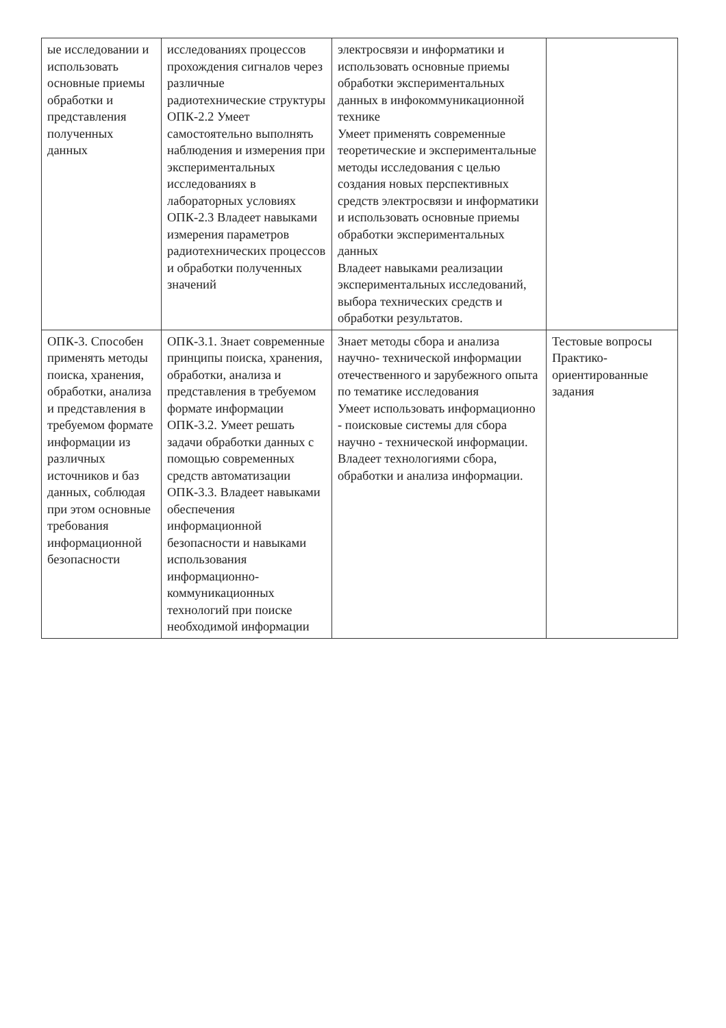| ые исследовании и использовать основные приемы обработки и представления полученных данных | исследованиях процессов прохождения сигналов через различные радиотехнические структуры ОПК-2.2 Умеет самостоятельно выполнять наблюдения и измерения при экспериментальных исследованиях в лабораторных условиях ОПК-2.3 Владеет навыками измерения параметров радиотехнических процессов и обработки полученных значений | электросвязи и информатики и использовать основные приемы обработки экспериментальных данных в инфокоммуникационной технике Умеет применять современные теоретические и экспериментальные методы исследования с целью создания новых перспективных средств электросвязи и информатики и использовать основные приемы обработки экспериментальных данных Владеет навыками реализации экспериментальных исследований, выбора технических средств и обработки результатов. | |
| ОПК-3. Способен применять методы поиска, хранения, обработки, анализа и представления в требуемом формате информации из различных источников и баз данных, соблюдая при этом основные требования информационной безопасности | ОПК-3.1. Знает современные принципы поиска, хранения, обработки, анализа и представления в требуемом формате информации ОПК-3.2. Умеет решать задачи обработки данных с помощью современных средств автоматизации ОПК-3.3. Владеет навыками обеспечения информационной безопасности и навыками использования информационно-коммуникационных технологий при поиске необходимой информации | Знает методы сбора и анализа научно- технической информации отечественного и зарубежного опыта по тематике исследования Умеет использовать информационно - поисковые системы для сбора научно - технической информации. Владеет технологиями сбора, обработки и анализа информации. | Тестовые вопросы Практико-ориентированные задания |